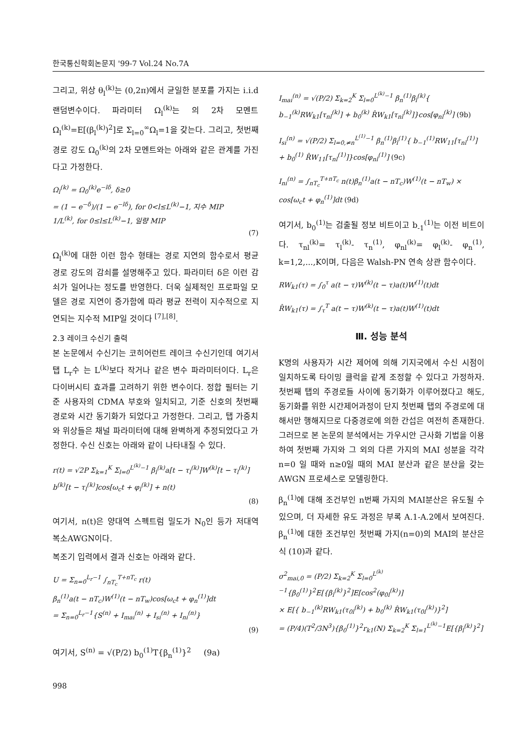한국통신학회논문지 '99-7 Vol.24 No.7A
그리고, 위상 θ<sub>l</sub><sup>(k)</sup>는 (0,2π)에서 균일한 분포를 가지는 i.i.d 랜덤변수이다. 파라미터 Ω<sub>l</sub><sup>(k)</sup>는 의 2차 모멘트Ω<sub>l</sub><sup>(k)</sup>=E[(β<sub>l</sub><sup>(k)</sup>)<sup>2</sup>]로 Σ<sub>l=0</sub><sup>∞</sup>Ω<sub>l</sub>=1을 갖는다. 그리고, 첫번째 경로 강도 Ω<sub>0</sub><sup>(k)</sup>의 2차 모멘트와는 아래와 같은 관계를 가진다고 가정한다.
Ω<sub>l</sub><sup>(k)</sup> = Ω<sub>0</sub><sup>(k)</sup>e<sup>−lδ</sup>, δ≥0
= (1 − e<sup>−δ</sup>)/(1 − e<sup>−lδ</sup>), for 0<l≤L<sup>(k)</sup>−1, 지수 MIP
1/L<sup>(k)</sup>, for 0≤l≤L<sup>(k)</sup>−1, 일량 MIP
(7)
Ω<sub>l</sub><sup>(k)</sup>에 대한 이런 함수 형태는 경로 지연의 함수로서 평균 경로 강도의 감쇠를 설명해주고 있다. 파라미터 δ은 이런 감쇠가 일어나는 정도를 반영한다. 더욱 실제적인 프로파일 모델은 경로 지연이 증가함에 따라 평균 전력이 지수적으로 지연되는 지수적 MIP일 것이다 <sup>[7],[8]</sup>.
2.3 레이크 수신기 출력
본 논문에서 수신기는 코히어런트 레이크 수신기인데 여기서 탭 L<sub>r</sub>수 는 L<sup>(k)</sup>보다 작거나 같은 변수 파라미터이다. L<sub>r</sub>은 다이버시티 효과를 고려하기 위한 변수이다. 정합 필터는 기준 사용자의 CDMA 부호와 일치되고, 기준 신호의 첫번째 경로와 시간 동기화가 되었다고 가정한다. 그리고, 탭 가중치와 위상들은 채널 파라미터에 대해 완벽하게 추정되었다고 가정한다. 수신 신호는 아래와 같이 나타내질 수 있다.
r(t) = √2P Σ<sub>k=1</sub><sup>K</sup> Σ<sub>l=0</sub><sup>L<sup>(k)</sup>−1</sup> β<sub>l</sub><sup>(k)</sup>a[t − τ<sub>l</sub><sup>(k)</sup>]W<sup>(k)</sup>[t − τ<sub>l</sub><sup>(k)</sup>]
b<sup>(k)</sup>[t − τ<sub>l</sub><sup>(k)</sup>]cos[ω<sub>c</sub>t + φ<sub>l</sub><sup>(k)</sup>] + n(t)
(8)
여기서, n(t)은 양대역 스펙트럼 밀도가 N<sub>0</sub>인 등가 저대역 복소AWGN이다.
복조기 입력에서 결과 신호는 아래와 같다.
U = Σ<sub>n=0</sub><sup>L<sub>r</sub>−1</sup> ∫<sub>nT<sub>c</sub></sub><sup>T+nT<sub>c</sub></sup> r(t)
β<sub>n</sub><sup>(1)</sup>a(t − nT<sub>c</sub>)W<sup>(1)</sup>(t − nT<sub>w</sub>)cos[ω<sub>c</sub>t + φ<sub>n</sub><sup>(1)</sup>]dt
= Σ<sub>n=0</sub><sup>L<sub>r</sub>−1</sup>{S<sup>(n)</sup> + I<sub>mai</sub><sup>(n)</sup> + I<sub>si</sub><sup>(n)</sup> + I<sub>ni</sub><sup>(n)</sup>}
(9)
여기서, S<sup>(n)</sup> = √(P/2) b<sub>0</sub><sup>(1)</sup>T{β<sub>n</sub><sup>(1)</sup>}<sup>2</sup> (9a)
I<sub>mai</sub><sup>(n)</sup> = √(P/2) Σ<sub>k=2</sub><sup>K</sup> Σ<sub>l=0</sub><sup>L<sup>(k)</sup>−1</sup> β<sub>n</sub><sup>(1)</sup>β<sub>l</sub><sup>(k)</sup>{ b<sub>−1</sub><sup>(k)</sup>RW<sub>k1</sub>[τ<sub>nl</sub><sup>(k)</sup>] + b<sub>0</sub><sup>(k)</sup> R̂W<sub>k1</sub>[τ<sub>nl</sub><sup>(k)</sup>]}cos[φ<sub>nl</sub><sup>(k)</sup>] (9b)
I<sub>si</sub><sup>(n)</sup> = √(P/2) Σ<sub>l=0,≠n</sub><sup>L<sup>(1)</sup>−1</sup> β<sub>n</sub><sup>(1)</sup>β<sub>l</sub><sup>(1)</sup>{ b<sub>−1</sub><sup>(1)</sup>RW<sub>11</sub>[τ<sub>nl</sub><sup>(1)</sup>] + b<sub>0</sub><sup>(1)</sup> R̂W<sub>11</sub>[τ<sub>nl</sub><sup>(1)</sup>]}cos[φ<sub>nl</sub><sup>(1)</sup>] (9c)
I<sub>ni</sub><sup>(n)</sup> = ∫<sub>nT<sub>c</sub></sub><sup>T+nT<sub>c</sub></sup> n(t)β<sub>n</sub><sup>(1)</sup>a(t − nT<sub>c</sub>)W<sup>(1)</sup>(t − nT<sub>w</sub>) × cos[ω<sub>c</sub>t + φ<sub>n</sub><sup>(1)</sup>]dt (9d)
여기서, b<sub>0</sub><sup>(1)</sup>는 검출될 정보 비트이고 b<sub>-1</sub><sup>(1)</sup>는 이전 비트이다. τ<sub>nl</sub><sup>(k)</sup>= τ<sub>l</sub><sup>(k)</sup>- τ<sub>n</sub><sup>(1)</sup>, φ<sub>nl</sub><sup>(k)</sup>= φ<sub>l</sub><sup>(k)</sup>- φ<sub>n</sub><sup>(1)</sup>, k=1,2,...,K이며, 다음은 Walsh-PN 연속 상관 함수이다.
RW<sub>k1</sub>(τ) = ∫<sub>0</sub><sup>τ</sup> a(t − τ)W<sup>(k)</sup>(t − τ)a(t)W<sup>(1)</sup>(t)dt
R̂W<sub>k1</sub>(τ) = ∫<sub>τ</sub><sup>T</sup> a(t − τ)W<sup>(k)</sup>(t − τ)a(t)W<sup>(1)</sup>(t)dt
Ⅲ. 성능 분석
K명의 사용자가 시간 제어에 의해 기지국에서 수신 시점이 일치하도록 타이밍 클럭을 같게 조정할 수 있다고 가정하자. 첫번째 탭의 주경로들 사이에 동기화가 이루어졌다고 해도, 동기화를 위한 시간제어과정이 단지 첫번째 탭의 주경로에 대해서만 행해지므로 다중경로에 의한 간섭은 여전히 존재한다. 그러므로 본 논문의 분석에서는 가우시안 근사화 기법을 이용하여 첫번째 가지와 그 외의 다른 가지의 MAI 성분을 각각 n=0 일 때와 n≥0일 때의 MAI 분산과 같은 분산을 갖는 AWGN 프로세스로 모델링한다.
β<sub>n</sub><sup>(1)</sup>에 대해 조건부인 n번째 가지의 MAI분산은 유도될 수 있으며, 더 자세한 유도 과정은 부록 A.1-A.2에서 보여진다. β<sub>n</sub><sup>(1)</sup>에 대한 조건부인 첫번째 가지(n=0)의 MAI의 분산은 식 (10)과 같다.
σ<sup>2</sup><sub>mai,0</sub> = (P/2) Σ<sub>k=2</sub><sup>K</sup> Σ<sub>l=0</sub><sup>L<sup>(k)</sup>−1</sup>{β<sub>0</sub><sup>(1)</sup>}<sup>2</sup>E[{β<sub>l</sub><sup>(k)</sup>}<sup>2</sup>]E[cos<sup>2</sup>(φ<sub>0l</sub><sup>(k)</sup>)]
× E[{ b<sub>−1</sub><sup>(k)</sup>RW<sub>k1</sub>(τ<sub>0l</sub><sup>(k)</sup>) + b<sub>0</sub><sup>(k)</sup> R̂W<sub>k1</sub>(τ<sub>0l</sub><sup>(k)</sup>)}<sup>2</sup>]
= (P/4)(T<sup>2</sup>/3N<sup>3</sup>){β<sub>0</sub><sup>(1)</sup>}<sup>2</sup>r<sub>k1</sub>(N) Σ<sub>k=2</sub><sup>K</sup> Σ<sub>l=1</sub><sup>L<sup>(k)</sup>−1</sup>E[{β<sub>l</sub><sup>(k)</sup>}<sup>2</sup>]
998